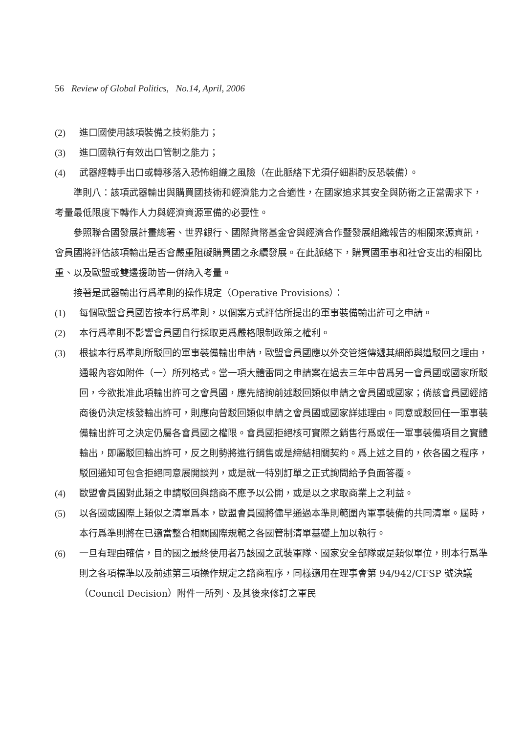56 Review of Global Politics, No.14, April, 2006
(2) 進口國使用該項裝備之技術能力；
(3) 進口國執行有效出口管制之能力；
(4) 武器經轉手出口或轉移落入恐怖組織之風險（在此脈絡下尤須仔細斟酌反恐裝備）。
準則八：該項武器輸出與購買國技術和經濟能力之合適性，在國家追求其安全與防衛之正當需求下，考量最低限度下轉作人力與經濟資源軍備的必要性。
參照聯合國發展計畫總署、世界銀行、國際貨幣基金會與經濟合作暨發展組織報告的相關來源資訊，會員國將評估該項輸出是否會嚴重阻礙購買國之永續發展。在此脈絡下，購買國軍事和社會支出的相關比重、以及歐盟或雙邊援助皆一併納入考量。
接著是武器輸出行爲準則的操作規定（Operative Provisions）：
(1) 每個歐盟會員國皆按本行爲準則，以個案方式評估所提出的軍事裝備輸出許可之申請。
(2) 本行爲準則不影響會員國自行採取更爲嚴格限制政策之權利。
(3) 根據本行爲準則所駁回的軍事裝備輸出申請，歐盟會員國應以外交管道傳遞其細節與遭駁回之理由，通報內容如附件（一）所列格式。當一項大體雷同之申請案在過去三年中曾爲另一會員國或國家所駁回，今欲批准此項輸出許可之會員國，應先諮詢前述駁回類似申請之會員國或國家；倘該會員國經諮商後仍決定核發輸出許可，則應向曾駁回類似申請之會員國或國家詳述理由。同意或駁回任一軍事裝備輸出許可之決定仍屬各會員國之權限。會員國拒絕核可實際之銷售行爲或任一軍事裝備項目之實體輸出，即屬駁回輸出許可，反之則勢將進行銷售或是締結相關契約。爲上述之目的，依各國之程序，駁回通知可包含拒絕同意展開談判，或是就一特別訂單之正式詢問給予負面答覆。
(4) 歐盟會員國對此類之申請駁回與諮商不應予以公開，或是以之求取商業上之利益。
(5) 以各國或國際上類似之清單爲本，歐盟會員國將儘早通過本準則範圍內軍事裝備的共同清單。屆時，本行爲準則將在已適當整合相關國際規範之各國管制清單基礎上加以執行。
(6) 一旦有理由確信，目的國之最終使用者乃該國之武裝軍隊、國家安全部隊或是類似單位，則本行爲準則之各項標準以及前述第三項操作規定之諮商程序，同樣適用在理事會第 94/942/CFSP 號決議（Council Decision）附件一所列、及其後來修訂之軍民